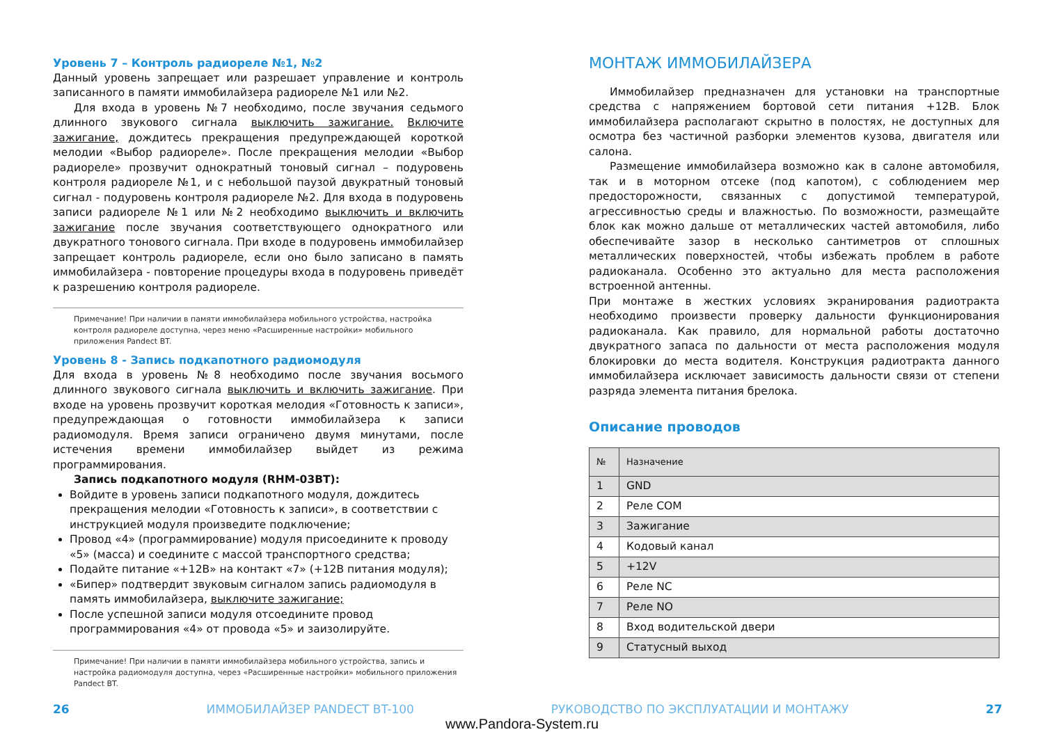Уровень 7 – Контроль радиореле №1, №2
Данный уровень запрещает или разрешает управление и контроль записанного в памяти иммобилайзера радиореле №1 или №2.
Для входа в уровень №7 необходимо, после звучания седьмого длинного звукового сигнала выключить зажигание. Включите зажигание, дождитесь прекращения предупреждающей короткой мелодии «Выбор радиореле». После прекращения мелодии «Выбор радиореле» прозвучит однократный тоновый сигнал – подуровень контроля радиореле №1, и с небольшой паузой двукратный тоновый сигнал - подуровень контроля радиореле №2. Для входа в подуровень записи радиореле №1 или №2 необходимо выключить и включить зажигание после звучания соответствующего однократного или двукратного тонового сигнала. При входе в подуровень иммобилайзер запрещает контроль радиореле, если оно было записано в память иммобилайзера - повторение процедуры входа в подуровень приведёт к разрешению контроля радиореле.
Примечание! При наличии в памяти иммобилайзера мобильного устройства, настройка контроля радиореле доступна, через меню «Расширенные настройки» мобильного приложения Pandect BT.
Уровень 8 - Запись подкапотного радиомодуля
Для входа в уровень №8 необходимо после звучания восьмого длинного звукового сигнала выключить и включить зажигание. При входе на уровень прозвучит короткая мелодия «Готовность к записи», предупреждающая о готовности иммобилайзера к записи радиомодуля. Время записи ограничено двумя минутами, после истечения времени иммобилайзер выйдет из режима программирования.
Запись подкапотного модуля (RHM-03BT):
Войдите в уровень записи подкапотного модуля, дождитесь прекращения мелодии «Готовность к записи», в соответствии с инструкцией модуля произведите подключение;
Провод «4» (программирование) модуля присоедините к проводу «5» (масса) и соедините с массой транспортного средства;
Подайте питание «+12В» на контакт «7» (+12В питания модуля);
«Бипер» подтвердит звуковым сигналом запись радиомодуля в память иммобилайзера, выключите зажигание;
После успешной записи модуля отсоедините провод программирования «4» от провода «5» и заизолируйте.
Примечание! При наличии в памяти иммобилайзера мобильного устройства, запись и настройка радиомодуля доступна, через «Расширенные настройки» мобильного приложения Pandect BT.
МОНТАЖ ИММОБИЛАЙЗЕРА
Иммобилайзер предназначен для установки на транспортные средства с напряжением бортовой сети питания +12В. Блок иммобилайзера располагают скрытно в полостях, не доступных для осмотра без частичной разборки элементов кузова, двигателя или салона.
Размещение иммобилайзера возможно как в салоне автомобиля, так и в моторном отсеке (под капотом), с соблюдением мер предосторожности, связанных с допустимой температурой, агрессивностью среды и влажностью. По возможности, размещайте блок как можно дальше от металлических частей автомобиля, либо обеспечивайте зазор в несколько сантиметров от сплошных металлических поверхностей, чтобы избежать проблем в работе радиоканала. Особенно это актуально для места расположения встроенной антенны.
При монтаже в жестких условиях экранирования радиотракта необходимо произвести проверку дальности функционирования радиоканала. Как правило, для нормальной работы достаточно двукратного запаса по дальности от места расположения модуля блокировки до места водителя. Конструкция радиотракта данного иммобилайзера исключает зависимость дальности связи от степени разряда элемента питания брелока.
Описание проводов
| № | Назначение |
| --- | --- |
| 1 | GND |
| 2 | Реле COM |
| 3 | Зажигание |
| 4 | Кодовый канал |
| 5 | +12V |
| 6 | Реле NC |
| 7 | Реле NO |
| 8 | Вход водительской двери |
| 9 | Статусный выход |
26 ИММОБИЛАЙЗЕР PANDECT BT-100 РУКОВОДСТВО ПО ЭКСПЛУАТАЦИИ И МОНТАЖУ 27
www.Pandora-System.ru